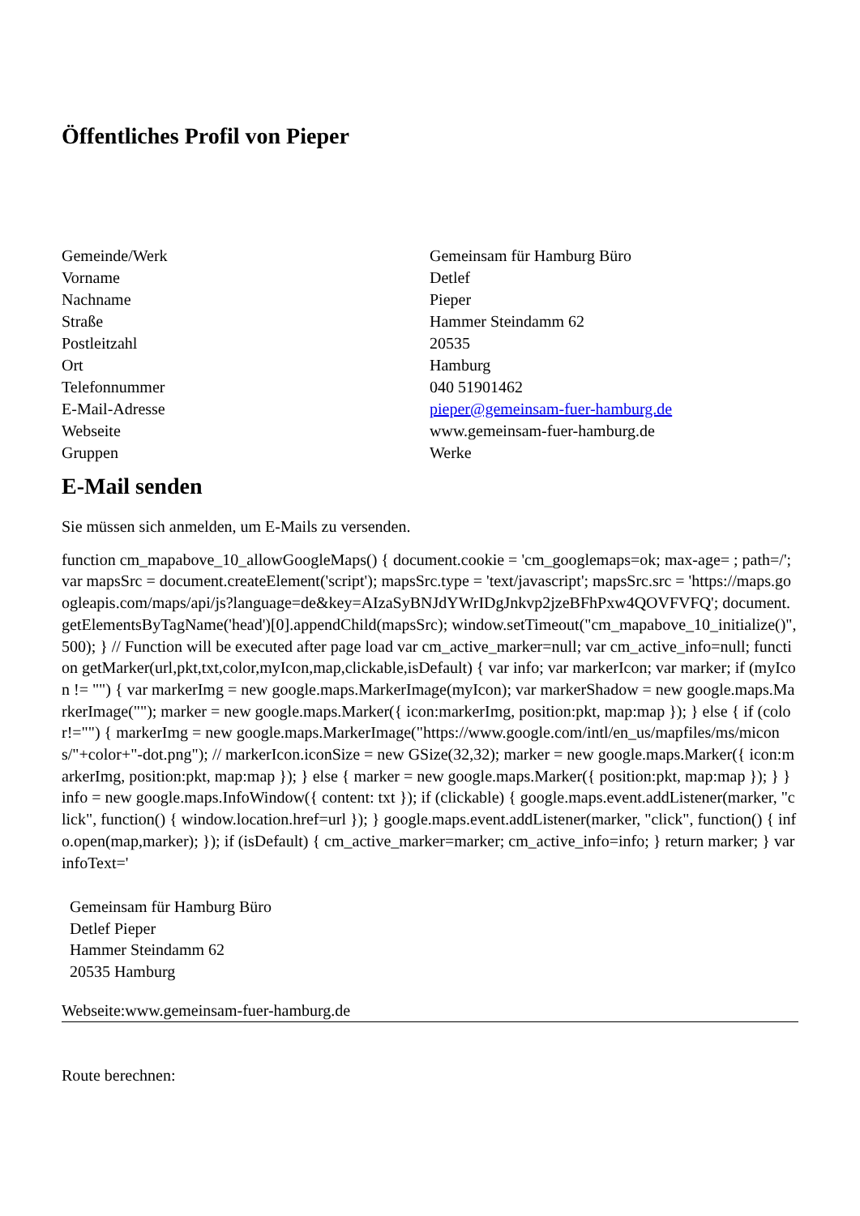Öffentliches Profil von Pieper
| Gemeinde/Werk | Gemeinsam für Hamburg Büro |
| Vorname | Detlef |
| Nachname | Pieper |
| Straße | Hammer Steindamm 62 |
| Postleitzahl | 20535 |
| Ort | Hamburg |
| Telefonnummer | 040 51901462 |
| E-Mail-Adresse | pieper@gemeinsam-fuer-hamburg.de |
| Webseite | www.gemeinsam-fuer-hamburg.de |
| Gruppen | Werke |
E-Mail senden
Sie müssen sich anmelden, um E-Mails zu versenden.
function cm_mapabove_10_allowGoogleMaps() { document.cookie = 'cm_googlemaps=ok; max-age= ; path=/'; var mapsSrc = document.createElement('script'); mapsSrc.type = 'text/javascript'; mapsSrc.src = 'https://maps.googleapis.com/maps/api/js?language=de&key=AIzaSyBNJdYWrIDgJnkvp2jzeBFhPxw4QOVFVFQ'; document.getElementsByTagName('head')[0].appendChild(mapsSrc); window.setTimeout("cm_mapabove_10_initialize()", 500); } // Function will be executed after page load var cm_active_marker=null; var cm_active_info=null; function getMarker(url,pkt,txt,color,myIcon,map,clickable,isDefault) { var info; var markerIcon; var marker; if (myIcon != "") { var markerImg = new google.maps.MarkerImage(myIcon); var markerShadow = new google.maps.MarkerImage(""); marker = new google.maps.Marker({ icon:markerImg, position:pkt, map:map }); } else { if (color!="") { markerImg = new google.maps.MarkerImage("https://www.google.com/intl/en_us/mapfiles/ms/micons/"+color+"-dot.png"); // markerIcon.iconSize = new GSize(32,32); marker = new google.maps.Marker({ icon:markerImg, position:pkt, map:map }); } else { marker = new google.maps.Marker({ position:pkt, map:map }); } } info = new google.maps.InfoWindow({ content: txt }); if (clickable) { google.maps.event.addListener(marker, "click", function() { window.location.href=url }); } google.maps.event.addListener(marker, "click", function() { info.open(map,marker); }); if (isDefault) { cm_active_marker=marker; cm_active_info=info; } return marker; } var infoText='
Gemeinsam für Hamburg Büro
Detlef Pieper
Hammer Steindamm 62
20535 Hamburg
Webseite:www.gemeinsam-fuer-hamburg.de
Route berechnen: